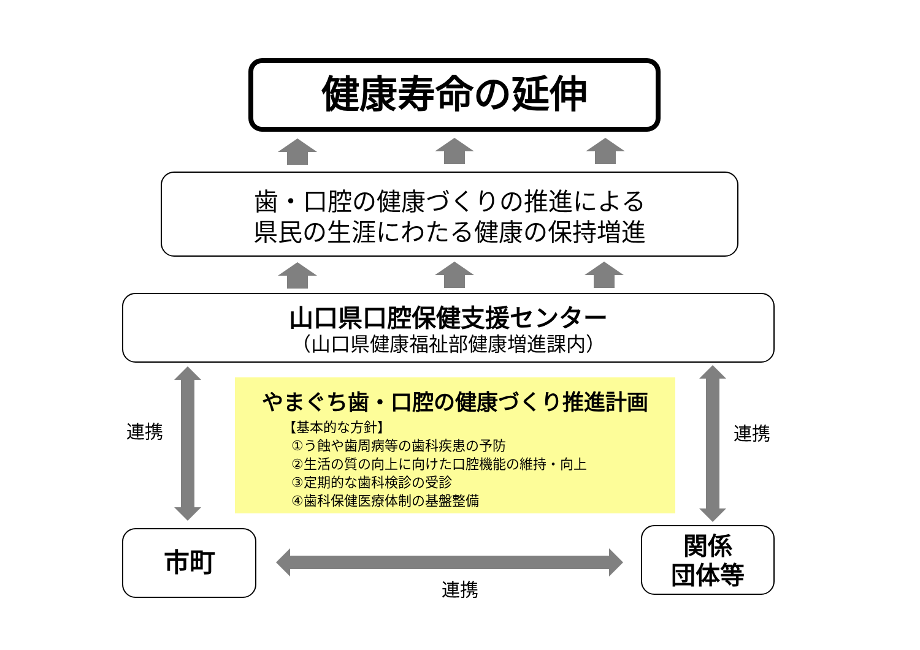健康寿命の延伸
歯・口腔の健康づくりの推進による
県民の生涯にわたる健康の保持増進
山口県口腔保健支援センター
（山口県健康福祉部健康増進課内）
やまぐち歯・口腔の健康づくり推進計画
【基本的な方針】
①う蝕や歯周病等の歯科疾患の予防
②生活の質の向上に向けた口腔機能の維持・向上
③定期的な歯科検診の受診
④歯科保健医療体制の基盤整備
連携 連携
連携
市町
関係
団体等